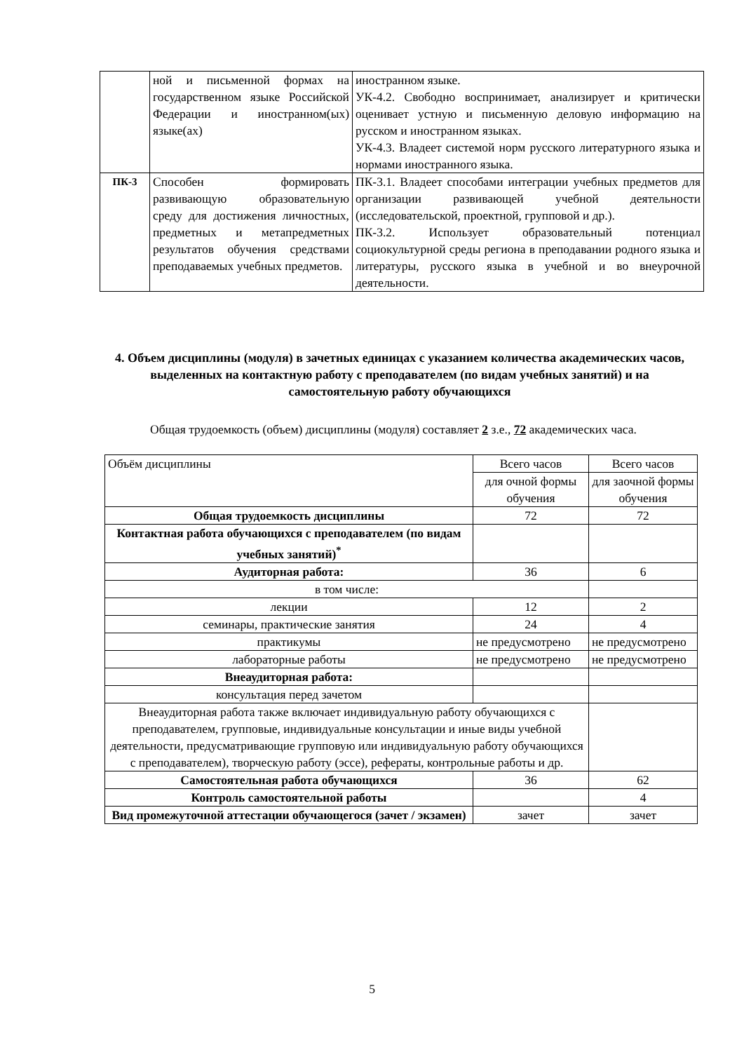| | ной и письменной формах на государственном языке Российской Федерации и иностранном(ых) языке(ах) | иностранном языке. УК-4.2. Свободно воспринимает, анализирует и критически оценивает устную и письменную деловую информацию на русском и иностранном языках. УК-4.3. Владеет системой норм русского литературного языка и нормами иностранного языка. |
| ПК-3 | Способен формировать развивающую образовательную среду для достижения личностных, предметных и метапредметных результатов обучения средствами преподаваемых учебных предметов. | ПК-3.1. Владеет способами интеграции учебных предметов для организации развивающей учебной деятельности (исследовательской, проектной, групповой и др.). ПК-3.2. Использует образовательный потенциал социокультурной среды региона в преподавании родного языка и литературы, русского языка в учебной и во внеурочной деятельности. |
4. Объем дисциплины (модуля) в зачетных единицах с указанием количества академических часов, выделенных на контактную работу с преподавателем (по видам учебных занятий) и на самостоятельную работу обучающихся
Общая трудоемкость (объем) дисциплины (модуля) составляет 2 з.е., 72 академических часа.
| Объём дисциплины | Всего часов | Всего часов |
| | для очной формы обучения | для заочной формы обучения |
| Общая трудоемкость дисциплины | 72 | 72 |
| Контактная работа обучающихся с преподавателем (по видам учебных занятий)<sup>*</sup> | | |
| Аудиторная работа: | 36 | 6 |
| в том числе: | | |
| лекции | 12 | 2 |
| семинары, практические занятия | 24 | 4 |
| практикумы | не предусмотрено | не предусмотрено |
| лабораторные работы | не предусмотрено | не предусмотрено |
| Внеаудиторная работа: | | |
| консультация перед зачетом | | |
| Внеаудиторная работа также включает индивидуальную работу обучающихся с преподавателем, групповые, индивидуальные консультации и иные виды учебной деятельности, предусматривающие групповую или индивидуальную работу обучающихся с преподавателем), творческую работу (эссе), рефераты, контрольные работы и др. | | |
| Самостоятельная работа обучающихся | 36 | 62 |
| Контроль самостоятельной работы | | 4 |
| Вид промежуточной аттестации обучающегося (зачет / экзамен) | зачет | зачет |
5